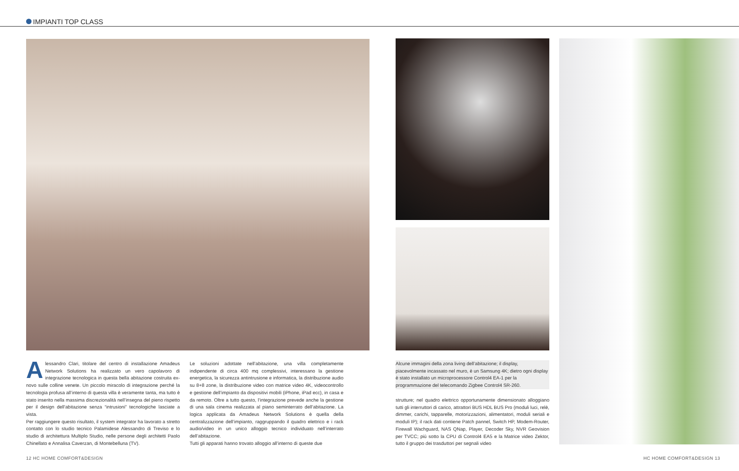IMPIANTI TOP CLASS
Alessandro Clari, titolare del centro di installazione Amadeus Network Solutions ha realizzato un vero capolavoro di integrazione tecnologica in questa bella abitazione costruita ex-novo sulle colline venete. Un piccolo miracolo di integrazione perché la tecnologia profusa all’interno di questa villa è veramente tanta, ma tutto è stato inserito nella massima discrezionalità nell’insegna del pieno rispetto per il design dell’abitazione senza “intrusioni” tecnologiche lasciate a vista.
Per raggiungere questo risultato, il system integrator ha lavorato a stretto contatto con lo studio tecnico Palamidese Alessandro di Treviso e lo studio di architettura Multiplo Studio, nelle persone degli architetti Paolo Chinellato e Annalisa Caverzan, di Montebelluna (TV).
Le soluzioni adottate nell’abitazione, una villa completamente indipendente di circa 400 mq complessivi, interessano la gestione energetica, la sicurezza antintrusione e informatica, la distribuzione audio su 8+8 zone, la distribuzione video con matrice video 4K, videocontrollo e gestione dell’impianto da dispositivi mobili (iPhone, iPad ecc), in casa e da remoto. Oltre a tutto questo, l’integrazione prevede anche la gestione di una sala cinema realizzata al piano seminterrato dell’abitazione. La logica applicata da Amadeus Network Solutions è quella della centralizzazione dell’impianto, raggruppando il quadro elettrico e i rack audio/video in un unico alloggio tecnico individuato nell’interrato dell’abitazione.
Tutti gli apparati hanno trovato alloggio all’interno di queste due
Alcune immagini della zona living dell’abitazione; il display, piacevolmente incassato nel muro, è un Samsung 4K; dietro ogni display è stato installato un microprocessore Control4 EA-1 per la programmazione del telecomando Zigbee Control4 SR-260.
strutture; nel quadro elettrico opportunamente dimensionato alloggiano tutti gli interruttori di carico, attrattori BUS HDL BUS Pro (moduli luci, relè, dimmer, carichi, tapparelle, motorizzazioni, alimentatori, moduli seriali e moduli IP); il rack dati contiene Patch pannel, Switch HP, Modem-Router, Firewall Wachguard, NAS QNap, Player, Decoder Sky, NVR Geovision per TVCC; più sotto la CPU di Control4 EA5 e la Matrice video Zektor, tutto il gruppo dei trasduttori per segnali video
12 HC HOME COMFORT&DESIGN HC HOME COMFORT&DESIGN 13